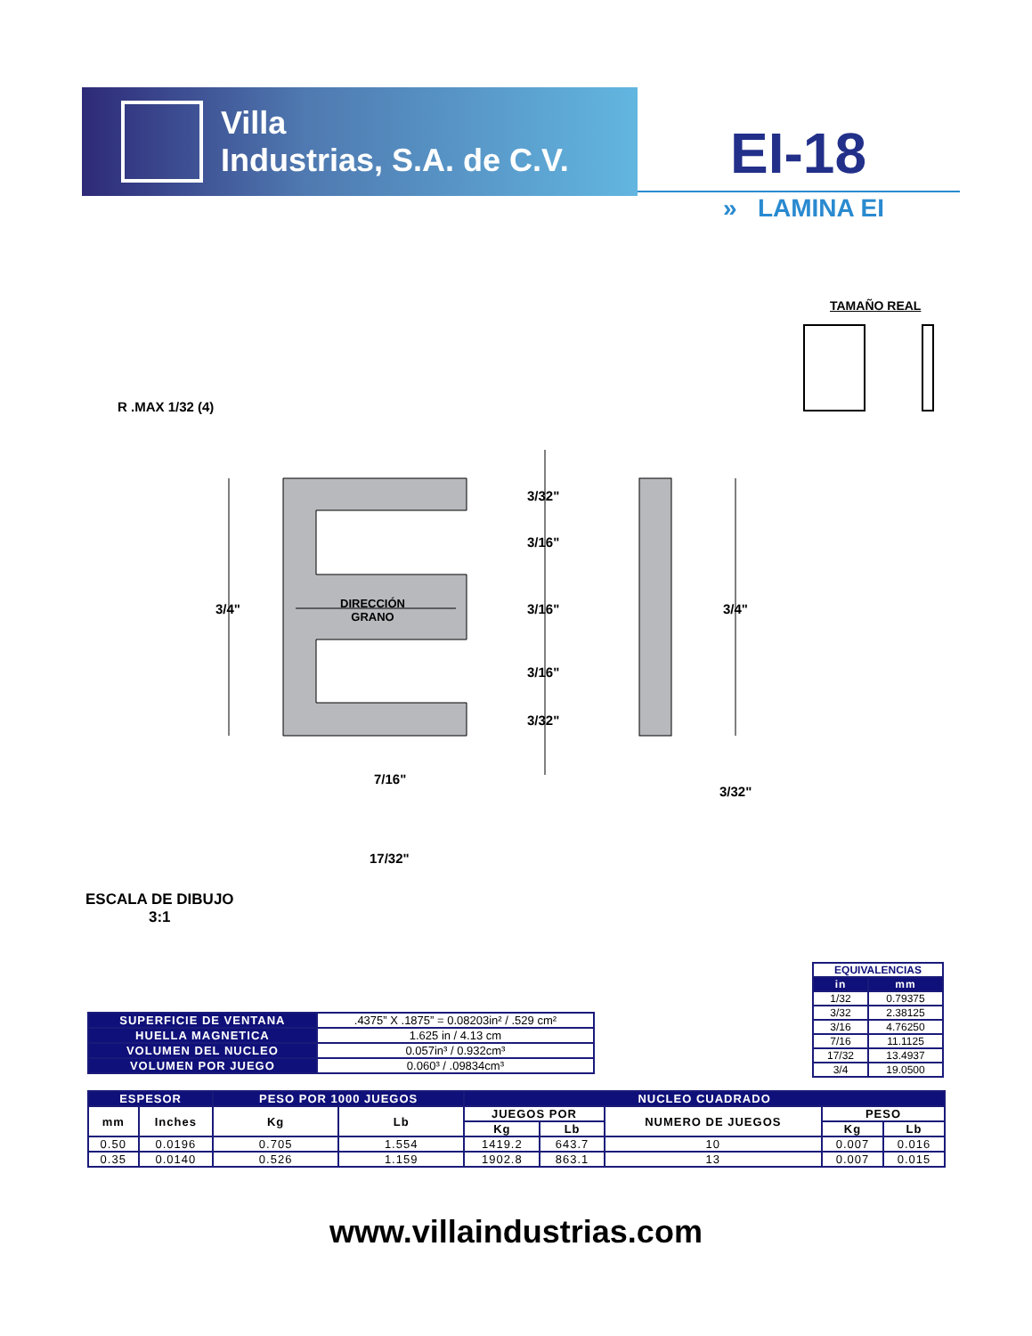Villa
Industrias, S.A. de C.V.
EI-18
» LAMINA EI
TAMAÑO REAL
R .MAX 1/32 (4)
DIRECCIÓN
GRANO
3/4"
3/32"
3/16"
3/16"
3/16"
3/32"
3/4"
7/16"
3/32"
17/32"
ESCALA DE DIBUJO
3:1
| EQUIVALENCIAS | |
| in | mm |
| 1/32 | 0.79375 |
| 3/32 | 2.38125 |
| 3/16 | 4.76250 |
| 7/16 | 11.1125 |
| 17/32 | 13.4937 |
| 3/4 | 19.0500 |
| SUPERFICIE DE VENTANA | .4375” X .1875” = 0.08203in² / .529 cm² |
| HUELLA MAGNETICA | 1.625 in / 4.13 cm |
| VOLUMEN DEL NUCLEO | 0.057in³ / 0.932cm³ |
| VOLUMEN POR JUEGO | 0.060³ / .09834cm³ |
| ESPESOR | | PESO POR 1000 JUEGOS | | NUCLEO CUADRADO | | | | |
| --- | --- | --- | --- | --- | --- | --- | --- | --- |
| mm | Inches | Kg | Lb | JUEGOS POR | | NUMERO DE JUEGOS | PESO | |
| | | | | Kg | Lb | | Kg | Lb |
| 0.50 | 0.0196 | 0.705 | 1.554 | 1419.2 | 643.7 | 10 | 0.007 | 0.016 |
| 0.35 | 0.0140 | 0.526 | 1.159 | 1902.8 | 863.1 | 13 | 0.007 | 0.015 |
www.villaindustrias.com